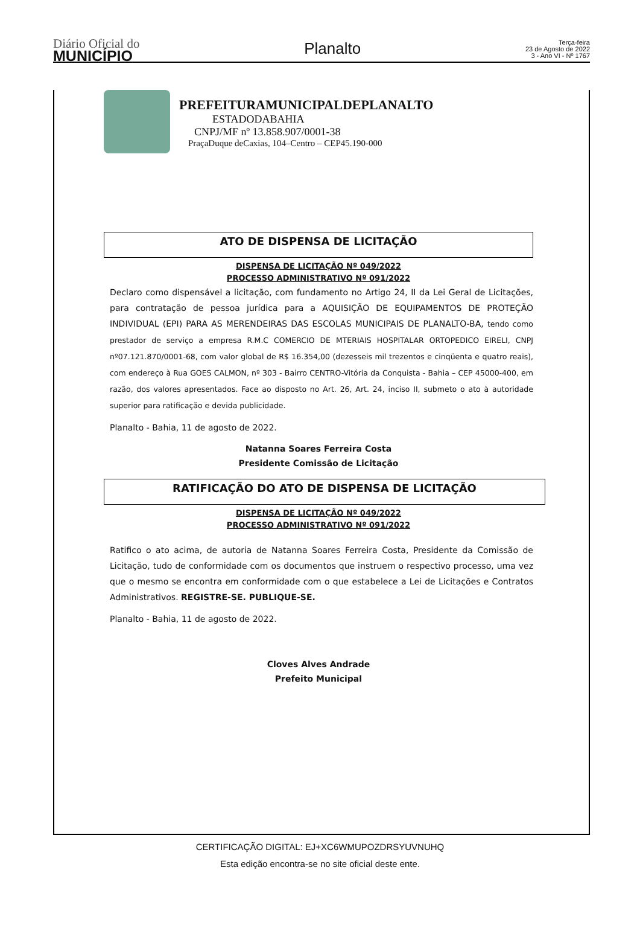Diário Oficial do
MUNICÍPIO
Planalto
Terça-feira
23 de Agosto de 2022
3 - Ano VI - Nº 1767
PREFEITURAMUNICIPALDEPLANALTO
ESTADODABAHIA
CNPJ/MF nº 13.858.907/0001-38
PraçaDuque deCaxias, 104–Centro – CEP45.190-000
ATO DE DISPENSA DE LICITAÇÃO
DISPENSA DE LICITAÇÃO Nº 049/2022
PROCESSO ADMINISTRATIVO Nº 091/2022
Declaro como dispensável a licitação, com fundamento no Artigo 24, II da Lei Geral de Licitações, para contratação de pessoa jurídica para a AQUISIÇÃO DE EQUIPAMENTOS DE PROTEÇÃO INDIVIDUAL (EPI) PARA AS MERENDEIRAS DAS ESCOLAS MUNICIPAIS DE PLANALTO-BA, tendo como prestador de serviço a empresa R.M.C COMERCIO DE MTERIAIS HOSPITALAR ORTOPEDICO EIRELI, CNPJ nº07.121.870/0001-68, com valor global de R$ 16.354,00 (dezesseis mil trezentos e cinqüenta e quatro reais), com endereço à Rua GOES CALMON, nº 303 - Bairro CENTRO-Vitória da Conquista - Bahia – CEP 45000-400, em razão, dos valores apresentados. Face ao disposto no Art. 26, Art. 24, inciso II, submeto o ato à autoridade superior para ratificação e devida publicidade.
Planalto - Bahia, 11 de agosto de 2022.
Natanna Soares Ferreira Costa
Presidente Comissão de Licitação
RATIFICAÇÃO DO ATO DE DISPENSA DE LICITAÇÃO
DISPENSA DE LICITAÇÃO Nº 049/2022
PROCESSO ADMINISTRATIVO Nº 091/2022
Ratifico o ato acima, de autoria de Natanna Soares Ferreira Costa, Presidente da Comissão de Licitação, tudo de conformidade com os documentos que instruem o respectivo processo, uma vez que o mesmo se encontra em conformidade com o que estabelece a Lei de Licitações e Contratos Administrativos. REGISTRE-SE. PUBLIQUE-SE.
Planalto - Bahia, 11 de agosto de 2022.
Cloves Alves Andrade
Prefeito Municipal
CERTIFICAÇÃO DIGITAL: EJ+XC6WMUPOZDRSYUVNUHQ
Esta edição encontra-se no site oficial deste ente.